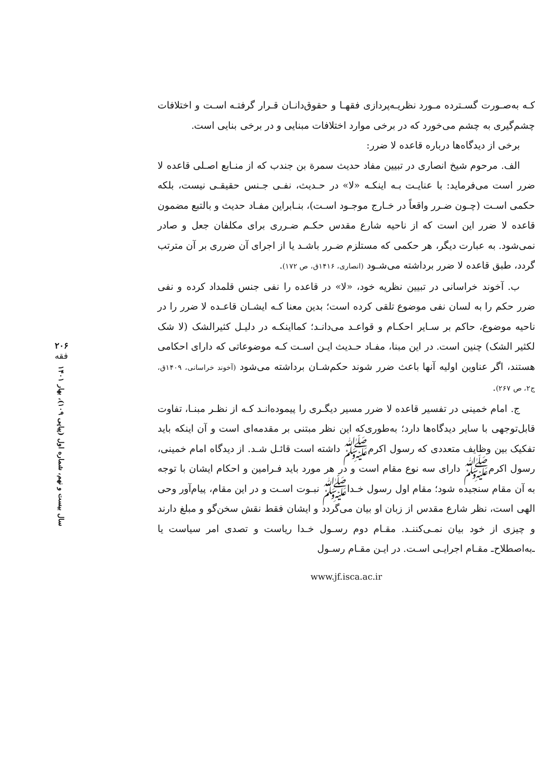کـه به‌صـورت گسـترده مـورد نظریـه‌پردازی فقهـا و حقوق‌دانـان قـرار گرفتـه اسـت و اختلافات چشم‌گیری به چشم می‌خورد که در برخی موارد اختلافات مبنایی و در برخی بنایی است.
برخی از دیدگاه‌ها درباره قاعده لا ضرر:
الف. مرحوم شیخ انصاری در تبیین مفاد حدیث سمرة بن جندب که از منـابع اصـلی قاعده لا ضرر است می‌فرماید: با عنایـت بـه اینکـه «لا» در حـدیث، نفـی جـنس حقیقـی نیست، بلکه حکمی اسـت (چـون ضـرر واقعاً در خـارج موجـود اسـت)، بنـابراین مفـاد حدیث و بالتبع مضمون قاعده لا ضرر این است که از ناحیه شارع مقدس حکـم ضـرری برای مکلفان جعل و صادر نمی‌شود. به عبارت دیگر، هر حکمی که مستلزم ضـرر باشـد یا از اجرای آن ضرری بر آن مترتب گردد، طبق قاعده لا ضرر برداشته می‌شـود (انصاری، ۱۴۱۶ق، ص ۱۷۲).
ب. آخوند خراسانی در تبیین نظریه خود، «لا» در قاعده را نفی جنس قلمداد کرده و نفی ضرر حکم را به لسان نفی موضوع تلقی کرده است؛ بدین معنا کـه ایشـان قاعـده لا ضرر را در ناحیه موضوع، حاکم بر سـایر احکـام و قواعـد می‌دانـد؛ کمااینکـه در دلیـل کثیرالشک (لا شک لکثیر الشک) چنین است. در این مبنا، مفـاد حـدیث ایـن اسـت کـه موضوعاتی که دارای احکامی هستند، اگر عناوین اولیه آنها باعث ضرر شوند حکم‌شـان برداشته می‌شود (آخوند خراسانی، ۱۴۰۹ق، ج۲، ص ۲۶۷).
ج. امام خمینی در تفسیر قاعده لا ضرر مسیر دیگـری را پیموده‌انـد کـه از نظـر مبنـا، تفاوت قابل‌توجهی با سایر دیدگاه‌ها دارد؛ به‌طوری‌که این نظر مبتنی بر مقدمه‌ای است و آن اینکه باید تفکیک بین وظایف متعددی که رسول اکرمﷺ داشته است قائـل شـد. از دیدگاه امام خمینی، رسول اکرمﷺ دارای سه نوع مقام است و در هر مورد باید فـرامین و احکام ایشان با توجه به آن مقام سنجیده شود؛ مقام اول رسول خـداﷺ نبـوت اسـت و در این مقام، پیام‌آور وحی الهی است، نظر شارع مقدس از زبان او بیان می‌گردد و ایشان فقط نقش سخن‌گو و مبلغ دارند و چیزی از خود بیان نمـی‌کننـد. مقـام دوم رسـول خـدا ریاست و تصدی امر سیاست یا ـ‌به‌اصطلاح‌ـ مقـام اجرایـی اسـت. در ایـن مقـام رسـول
www.jf.isca.ac.ir
۲۰۶
فقه
سال بیست و نهم، شماره اول (پیاپی ۱۰۹)، بهار ۱۴۰۱